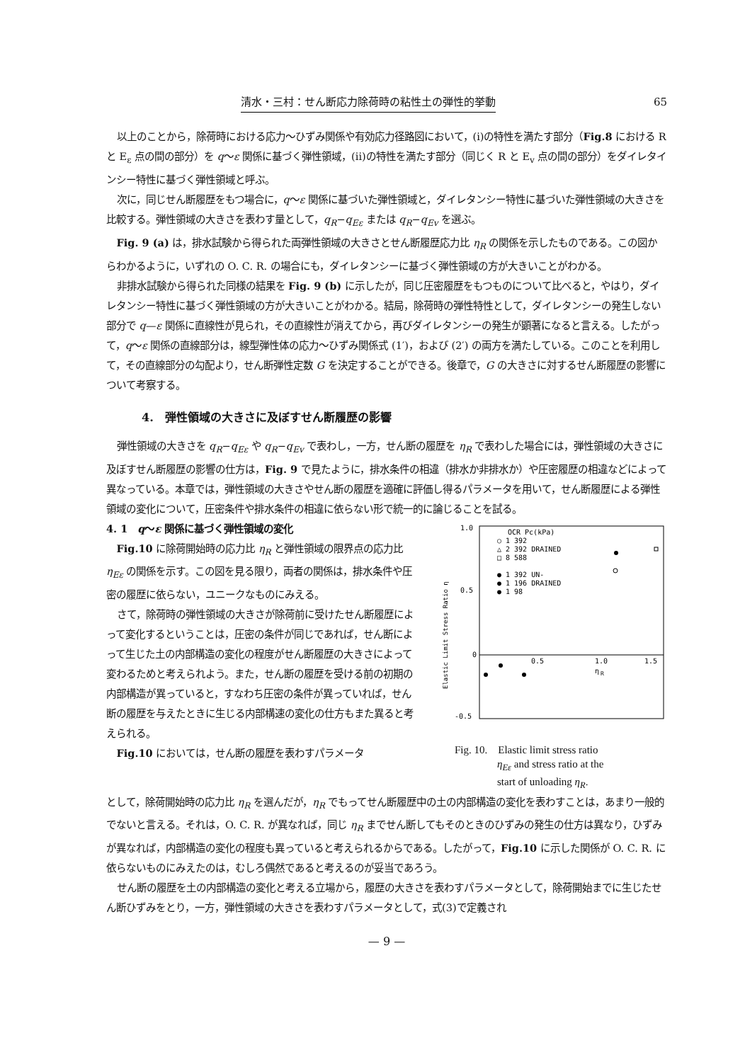清水・三村：せん断応力除荷時の粘性土の弾性的挙動 65
以上のことから，除荷時における応力〜ひずみ関係や有効応力径路図において，(i)の特性を満たす部分（Fig.8 における R と E<sub>ε</sub> 点の間の部分）を q〜ε 関係に基づく弾性領域，(ii)の特性を満たす部分（同じく R と E<sub>v</sub> 点の間の部分）をダイレタインシー特性に基づく弾性領域と呼ぶ。
次に，同じせん断履歴をもつ場合に，q〜ε 関係に基づいた弾性領域と，ダイレタンシー特性に基づいた弾性領域の大きさを比較する。弾性領域の大きさを表わす量として，q<sub>R</sub>−q<sub>Eε</sub> または q<sub>R</sub>−q<sub>Ev</sub> を選ぶ。
Fig. 9 (a) は，排水試験から得られた両弾性領域の大きさとせん断履歴応力比 η<sub>R</sub> の関係を示したものである。この図からわかるように，いずれの O. C. R. の場合にも，ダイレタンシーに基づく弾性領域の方が大きいことがわかる。
非排水試験から得られた同様の結果を Fig. 9 (b) に示したが，同じ圧密履歴をもつものについて比べると，やはり，ダイレタンシー特性に基づく弾性領域の方が大きいことがわかる。結局，除荷時の弾性特性として，ダイレタンシーの発生しない部分で q—ε 関係に直線性が見られ，その直線性が消えてから，再びダイレタンシーの発生が顕著になると言える。したがって，q〜ε 関係の直線部分は，線型弾性体の応力〜ひずみ関係式 (1′)，および (2′) の両方を満たしている。このことを利用して，その直線部分の勾配より，せん断弾性定数 G を決定することができる。後章で，G の大きさに対するせん断履歴の影響について考察する。
4.　弾性領域の大きさに及ぼすせん断履歴の影響
弾性領域の大きさを q<sub>R</sub>−q<sub>Eε</sub> や q<sub>R</sub>−q<sub>Ev</sub> で表わし，一方，せん断の履歴を η<sub>R</sub> で表わした場合には，弾性領域の大きさに及ぼすせん断履歴の影響の仕方は，Fig. 9 で見たように，排水条件の相違（排水か非排水か）や圧密履歴の相違などによって異なっている。本章では，弾性領域の大きさやせん断の履歴を適確に評価し得るパラメータを用いて，せん断履歴による弾性領域の変化について，圧密条件や排水条件の相違に依らない形で統一的に論じることを試る。
4. 1　q〜ε 関係に基づく弾性領域の変化
Fig.10 に除荷開始時の応力比 η<sub>R</sub> と弾性領域の限界点の応力比 η<sub>Eε</sub> の関係を示す。この図を見る限り，両者の関係は，排水条件や圧密の履歴に依らない，ユニークなものにみえる。
さて，除荷時の弾性領域の大きさが除荷前に受けたせん断履歴によって変化するということは，圧密の条件が同じであれば，せん断によって生じた土の内部構造の変化の程度がせん断履歴の大きさによって変わるためと考えられよう。また，せん断の履歴を受ける前の初期の内部構造が異っていると，すなわち圧密の条件が異っていれば，せん断の履歴を与えたときに生じる内部構速の変化の仕方もまた異ると考えられる。
Fig.10 においては，せん断の履歴を表わすパラメータ
1.0
0.5
0
-0.5
0.5
1.0
1.5
η
R
Elastic Limit Stress Ratio η
OCR Pc(kPa)
○ 1 392
△ 2 392 DRAINED
□ 8 588
● 1 392 UN-
● 1 196 DRAINED
● 1 98
Fig. 10.　Elastic limit stress ratio
　　　　η<sub>Eε</sub> and stress ratio at the
　　　　start of unloading η<sub>R</sub>.
として，除荷開始時の応力比 η<sub>R</sub> を選んだが，η<sub>R</sub> でもってせん断履歴中の土の内部構造の変化を表わすことは，あまり一般的でないと言える。それは，O. C. R. が異なれば，同じ η<sub>R</sub> までせん断してもそのときのひずみの発生の仕方は異なり，ひずみが異なれば，内部構造の変化の程度も異っていると考えられるからである。したがって，Fig.10 に示した関係が O. C. R. に依らないものにみえたのは，むしろ偶然であると考えるのが妥当であろう。
せん断の履歴を土の内部構造の変化と考える立場から，履歴の大きさを表わすパラメータとして，除荷開始までに生じたせん断ひずみをとり，一方，弾性領域の大きさを表わすパラメータとして，式(3)で定義され
— 9 —